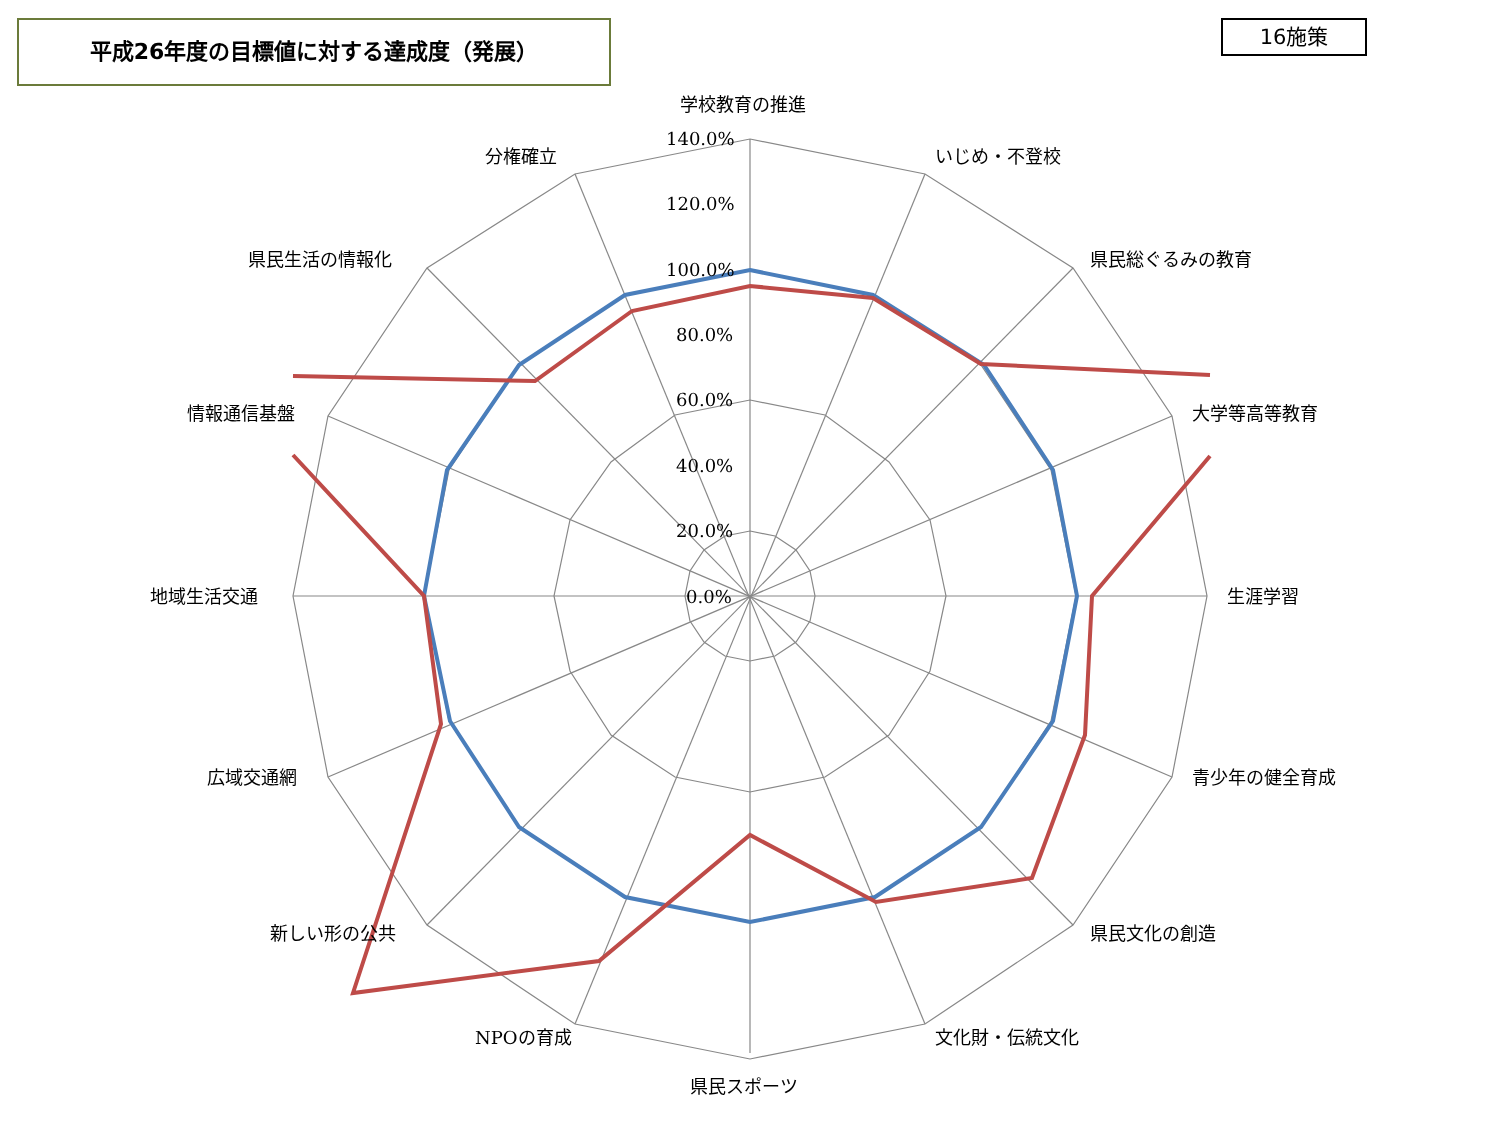平成26年度の目標値に対する達成度（発展） 16施策
学校教育の推進
いじめ・不登校
県民総ぐるみの教育
大学等高等教育
生涯学習
青少年の健全育成
県民文化の創造
文化財・伝統文化
県民スポーツ
NPOの育成
新しい形の公共
広域交通網
地域生活交通
情報通信基盤
県民生活の情報化
分権確立
140.0%
120.0%
100.0%
80.0%
60.0%
40.0%
20.0%
0.0%